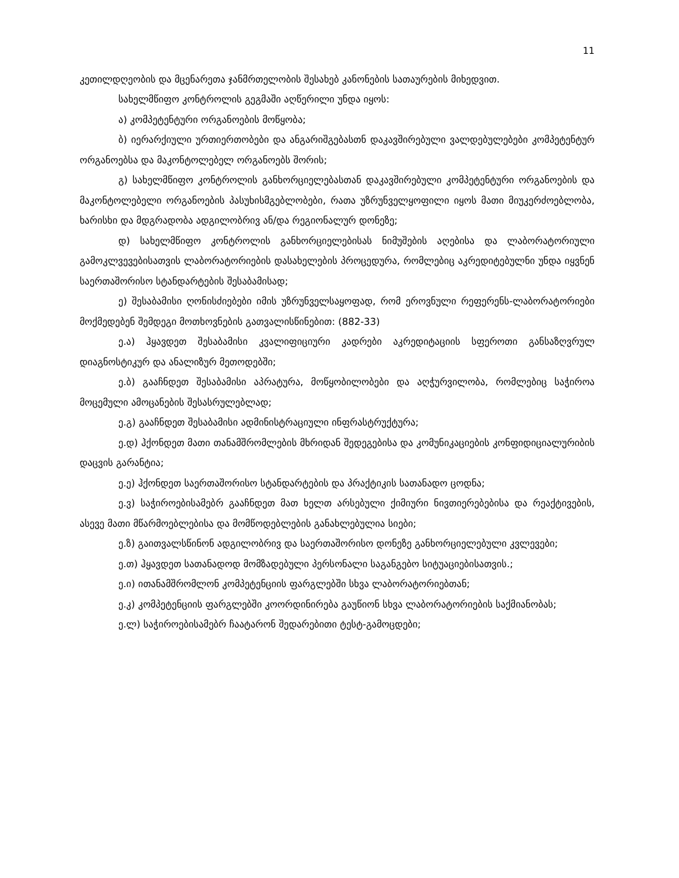11
კეთილდღეობის და მცენარეთა ჯანმრთელობის შესახებ კანონების სათაურების მიხედვით.
სახელმწიფო კონტროლის გეგმაში აღწერილი უნდა იყოს:
ა) კომპეტენტური ორგანოების მოწყობა;
ბ) იერარქიული ურთიერთობები და ანგარიშგებასთნ დაკავშირებული ვალდებულებები კომპეტენტურ ორგანოებსა და მაკონტოლებელ ორგანოებს შორის;
გ) სახელმწიფო კონტროლის განხორციელებასთან დაკავშირებული კომპეტენტური ორგანოების და მაკონტოლებელი ორგანოების პასუხისმგებლობები, რათა უზრუნველყოფილი იყოს მათი მიუკერძოებლობა, ხარისხი და მდგრადობა ადგილობრივ ან/და რეგიონალურ დონეზე;
დ) სახელმწიფო კონტროლის განხორციელებისას ნიმუშების აღებისა და ლაბორატორიული გამოკლვევებისათვის ლაბორატორიების დასახელების პროცედურა, რომლებიც აკრედიტებულნი უნდა იყვნენ საერთაშორისო სტანდარტების შესაბამისად;
ე) შესაბამისი ღონისძიებები იმის უზრუნველსაყოფად, რომ ეროვნული რეფერენს-ლაბორატორიები მოქმედებენ შემდეგი მოთხოვნების გათვალისწინებით: (882-33)
ე.ა) ჰყავდეთ შესაბამისი კვალიფიციური კადრები აკრედიტაციის სფეროთი განსაზღვრულ დიაგნოსტიკურ და ანალიზურ მეთოდებში;
ე.ბ) გააჩნდეთ შესაბამისი აპრატურა, მოწყობილობები და აღჭურვილობა, რომლებიც საჭიროა მოცემული ამოცანების შესასრულებლად;
ე.გ) გააჩნდეთ შესაბამისი ადმინისტრაციული ინფრასტრუქტურა;
ე.დ) ჰქონდეთ მათი თანამშრომლების მხრიდან შედეგებისა და კომუნიკაციების კონფიდიციალურიბის დაცვის გარანტია;
ე.ე) ჰქონდეთ საერთაშორისო სტანდარტების და პრაქტიკის სათანადო ცოდნა;
ე.ვ) საჭიროებისამებრ გააჩნდეთ მათ ხელთ არსებული ქიმიური ნივთიერებებისა და რეაქტივების, ასევე მათი მწარმოებლებისა და მომწოდებლების განახლებულია სიები;
ე.ზ) გაითვალსწინონ ადგილობრივ და საერთაშორისო დონეზე განხორციელებული კვლევები;
ე.თ) ჰყავდეთ სათანადოდ მომზადებული პერსონალი საგანგებო სიტუაციებისათვის.;
ე.ი) ითანამშრომლონ კომპეტენციის ფარგლებში სხვა ლაბორატორიებთან;
ე.კ) კომპეტენციის ფარგლებში კოორდინირება გაუწიონ სხვა ლაბორატორიების საქმიანობას;
ე.ლ) საჭიროებისამებრ ჩაატარონ შედარებითი ტესტ-გამოცდები;